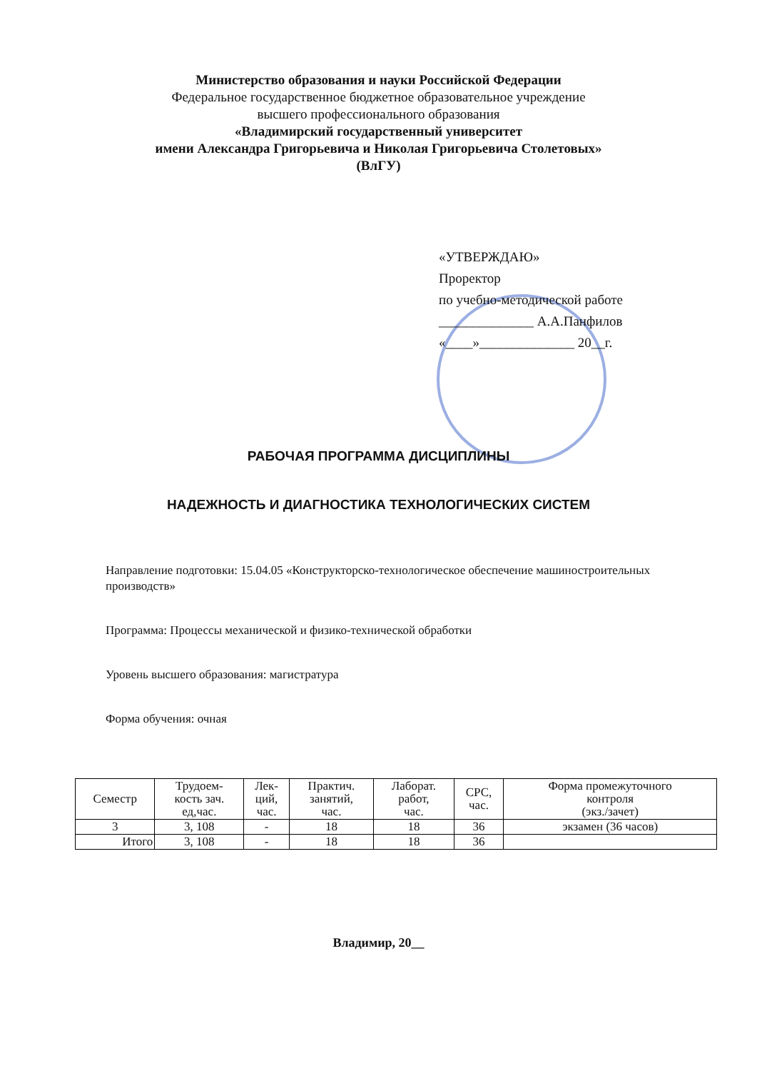Министерство образования и науки Российской Федерации
Федеральное государственное бюджетное образовательное учреждение
высшего профессионального образования
«Владимирский государственный университет
имени Александра Григорьевича и Николая Григорьевича Столетовых»
(ВлГУ)
«УТВЕРЖДАЮ»
Проректор
по учебно-методической работе
______________ А.А.Панфилов
«____»______________ 20__г.
РАБОЧАЯ ПРОГРАММА ДИСЦИПЛИНЫ
НАДЕЖНОСТЬ И ДИАГНОСТИКА ТЕХНОЛОГИЧЕСКИХ СИСТЕМ
Направление подготовки: 15.04.05 «Конструкторско-технологическое обеспечение машиностроительных производств»
Программа: Процессы механической и физико-технической обработки
Уровень высшего образования: магистратура
Форма обучения: очная
| Семестр | Трудоем- кость зач. ед,час. | Лек- ций, час. | Практич. занятий, час. | Лаборат. работ, час. | СРС, час. | Форма промежуточного контроля (экз./зачет) |
| --- | --- | --- | --- | --- | --- | --- |
| 3 | 3, 108 | - | 18 | 18 | 36 | экзамен (36 часов) |
| Итого | 3, 108 | - | 18 | 18 | 36 | |
Владимир, 20__